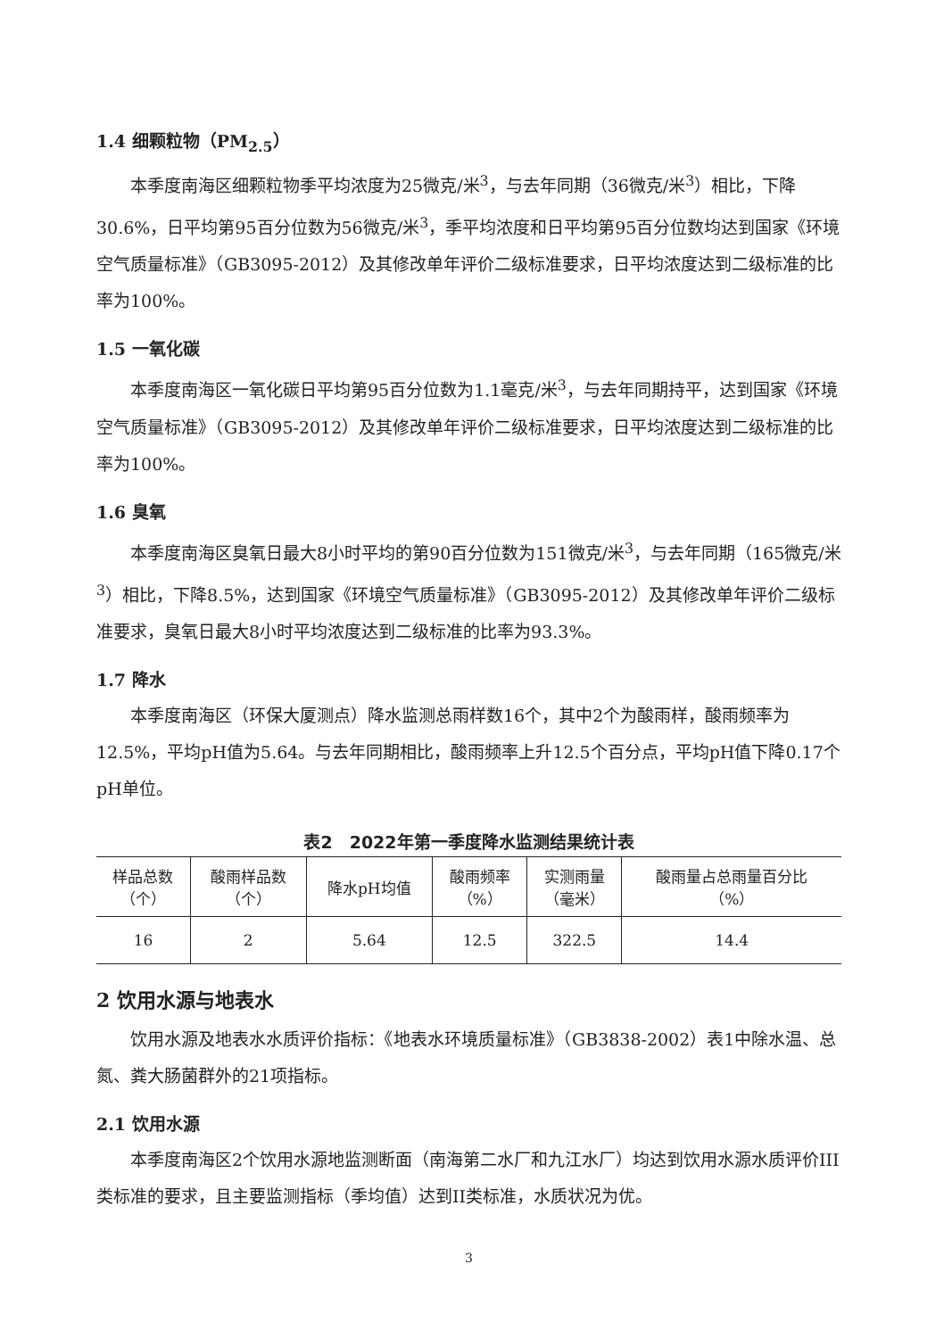1.4 细颗粒物（PM<sub>2.5</sub>）
本季度南海区细颗粒物季平均浓度为25微克/米<sup>3</sup>，与去年同期（36微克/米<sup>3</sup>）相比，下降30.6%，日平均第95百分位数为56微克/米<sup>3</sup>，季平均浓度和日平均第95百分位数均达到国家《环境空气质量标准》（GB3095-2012）及其修改单年评价二级标准要求，日平均浓度达到二级标准的比率为100%。
1.5 一氧化碳
本季度南海区一氧化碳日平均第95百分位数为1.1毫克/米<sup>3</sup>，与去年同期持平，达到国家《环境空气质量标准》（GB3095-2012）及其修改单年评价二级标准要求，日平均浓度达到二级标准的比率为100%。
1.6 臭氧
本季度南海区臭氧日最大8小时平均的第90百分位数为151微克/米<sup>3</sup>，与去年同期（165微克/米<sup>3</sup>）相比，下降8.5%，达到国家《环境空气质量标准》（GB3095-2012）及其修改单年评价二级标准要求，臭氧日最大8小时平均浓度达到二级标准的比率为93.3%。
1.7 降水
本季度南海区（环保大厦测点）降水监测总雨样数16个，其中2个为酸雨样，酸雨频率为12.5%，平均pH值为5.64。与去年同期相比，酸雨频率上升12.5个百分点，平均pH值下降0.17个pH单位。
表2　2022年第一季度降水监测结果统计表
| 样品总数 （个） | 酸雨样品数 （个） | 降水pH均值 | 酸雨频率 （%） | 实测雨量 （毫米） | 酸雨量占总雨量百分比 （%） |
| --- | --- | --- | --- | --- | --- |
| 16 | 2 | 5.64 | 12.5 | 322.5 | 14.4 |
2 饮用水源与地表水
饮用水源及地表水水质评价指标：《地表水环境质量标准》（GB3838-2002）表1中除水温、总氮、粪大肠菌群外的21项指标。
2.1 饮用水源
本季度南海区2个饮用水源地监测断面（南海第二水厂和九江水厂）均达到饮用水源水质评价III类标准的要求，且主要监测指标（季均值）达到II类标准，水质状况为优。
3